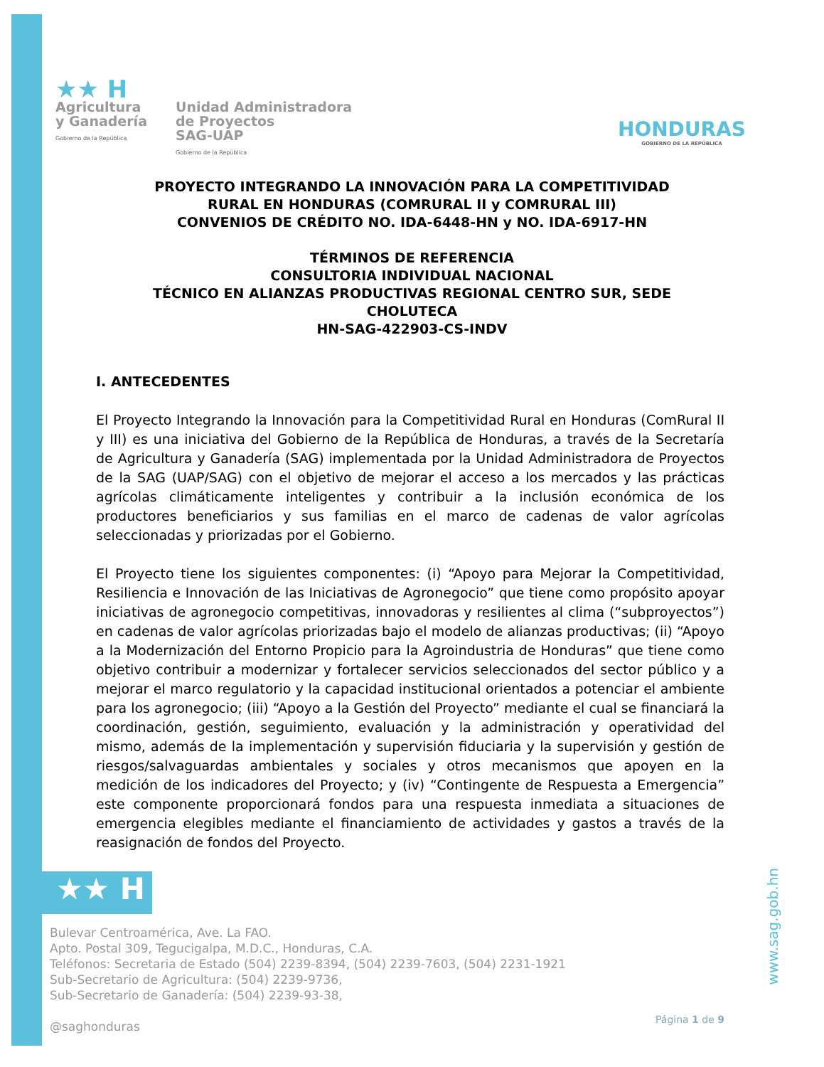★★ H
Agricultura
y Ganadería
Gobierno de la República
Unidad Administradora
de Proyectos
SAG-UAP
Gobierno de la República
HONDURAS
GOBIERNO DE LA REPÚBLICA
PROYECTO INTEGRANDO LA INNOVACIÓN PARA LA COMPETITIVIDAD
RURAL EN HONDURAS (COMRURAL II y COMRURAL III)
CONVENIOS DE CRÉDITO NO. IDA-6448-HN y NO. IDA-6917-HN
TÉRMINOS DE REFERENCIA
CONSULTORIA INDIVIDUAL NACIONAL
TÉCNICO EN ALIANZAS PRODUCTIVAS REGIONAL CENTRO SUR, SEDE
CHOLUTECA
HN-SAG-422903-CS-INDV
I. ANTECEDENTES
El Proyecto Integrando la Innovación para la Competitividad Rural en Honduras (ComRural II y III) es una iniciativa del Gobierno de la República de Honduras, a través de la Secretaría de Agricultura y Ganadería (SAG) implementada por la Unidad Administradora de Proyectos de la SAG (UAP/SAG) con el objetivo de mejorar el acceso a los mercados y las prácticas agrícolas climáticamente inteligentes y contribuir a la inclusión económica de los productores beneficiarios y sus familias en el marco de cadenas de valor agrícolas seleccionadas y priorizadas por el Gobierno.
El Proyecto tiene los siguientes componentes: (i) “Apoyo para Mejorar la Competitividad, Resiliencia e Innovación de las Iniciativas de Agronegocio” que tiene como propósito apoyar iniciativas de agronegocio competitivas, innovadoras y resilientes al clima (“subproyectos”) en cadenas de valor agrícolas priorizadas bajo el modelo de alianzas productivas; (ii) “Apoyo a la Modernización del Entorno Propicio para la Agroindustria de Honduras” que tiene como objetivo contribuir a modernizar y fortalecer servicios seleccionados del sector público y a mejorar el marco regulatorio y la capacidad institucional orientados a potenciar el ambiente para los agronegocio; (iii) “Apoyo a la Gestión del Proyecto” mediante el cual se financiará la coordinación, gestión, seguimiento, evaluación y la administración y operatividad del mismo, además de la implementación y supervisión fiduciaria y la supervisión y gestión de riesgos/salvaguardas ambientales y sociales y otros mecanismos que apoyen en la medición de los indicadores del Proyecto; y (iv) “Contingente de Respuesta a Emergencia” este componente proporcionará fondos para una respuesta inmediata a situaciones de emergencia elegibles mediante el financiamiento de actividades y gastos a través de la reasignación de fondos del Proyecto.
★★ H
Bulevar Centroamérica, Ave. La FAO.
Apto. Postal 309, Tegucigalpa, M.D.C., Honduras, C.A.
Teléfonos: Secretaria de Estado (504) 2239-8394, (504) 2239-7603, (504) 2231-1921
Sub-Secretario de Agricultura: (504) 2239-9736,
Sub-Secretario de Ganadería: (504) 2239-93-38,
@saghonduras
Página 1 de 9
www.sag.gob.hn